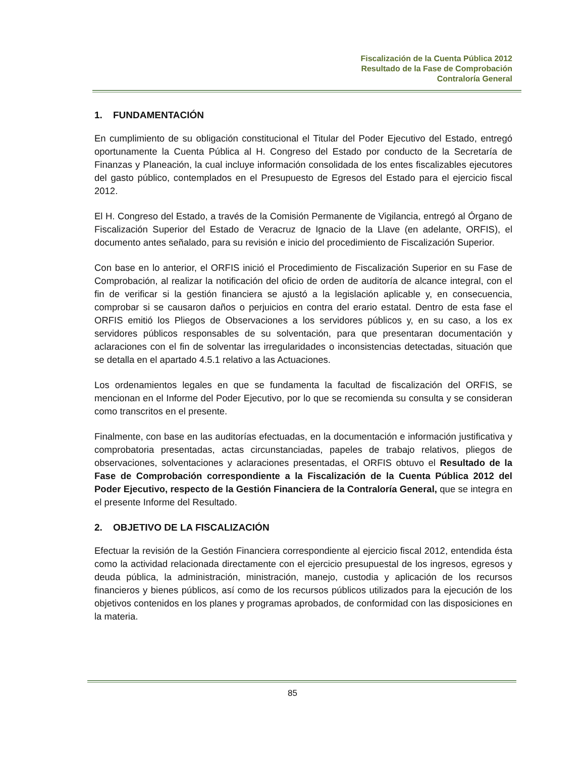Fiscalización de la Cuenta Pública 2012
Resultado de la Fase de Comprobación
Contraloría General
1. FUNDAMENTACIÓN
En cumplimiento de su obligación constitucional el Titular del Poder Ejecutivo del Estado, entregó oportunamente la Cuenta Pública al H. Congreso del Estado por conducto de la Secretaría de Finanzas y Planeación, la cual incluye información consolidada de los entes fiscalizables ejecutores del gasto público, contemplados en el Presupuesto de Egresos del Estado para el ejercicio fiscal 2012.
El H. Congreso del Estado, a través de la Comisión Permanente de Vigilancia, entregó al Órgano de Fiscalización Superior del Estado de Veracruz de Ignacio de la Llave (en adelante, ORFIS), el documento antes señalado, para su revisión e inicio del procedimiento de Fiscalización Superior.
Con base en lo anterior, el ORFIS inició el Procedimiento de Fiscalización Superior en su Fase de Comprobación, al realizar la notificación del oficio de orden de auditoría de alcance integral, con el fin de verificar si la gestión financiera se ajustó a la legislación aplicable y, en consecuencia, comprobar si se causaron daños o perjuicios en contra del erario estatal. Dentro de esta fase el ORFIS emitió los Pliegos de Observaciones a los servidores públicos y, en su caso, a los ex servidores públicos responsables de su solventación, para que presentaran documentación y aclaraciones con el fin de solventar las irregularidades o inconsistencias detectadas, situación que se detalla en el apartado 4.5.1 relativo a las Actuaciones.
Los ordenamientos legales en que se fundamenta la facultad de fiscalización del ORFIS, se mencionan en el Informe del Poder Ejecutivo, por lo que se recomienda su consulta y se consideran como transcritos en el presente.
Finalmente, con base en las auditorías efectuadas, en la documentación e información justificativa y comprobatoria presentadas, actas circunstanciadas, papeles de trabajo relativos, pliegos de observaciones, solventaciones y aclaraciones presentadas, el ORFIS obtuvo el Resultado de la Fase de Comprobación correspondiente a la Fiscalización de la Cuenta Pública 2012 del Poder Ejecutivo, respecto de la Gestión Financiera de la Contraloría General, que se integra en el presente Informe del Resultado.
2. OBJETIVO DE LA FISCALIZACIÓN
Efectuar la revisión de la Gestión Financiera correspondiente al ejercicio fiscal 2012, entendida ésta como la actividad relacionada directamente con el ejercicio presupuestal de los ingresos, egresos y deuda pública, la administración, ministración, manejo, custodia y aplicación de los recursos financieros y bienes públicos, así como de los recursos públicos utilizados para la ejecución de los objetivos contenidos en los planes y programas aprobados, de conformidad con las disposiciones en la materia.
85